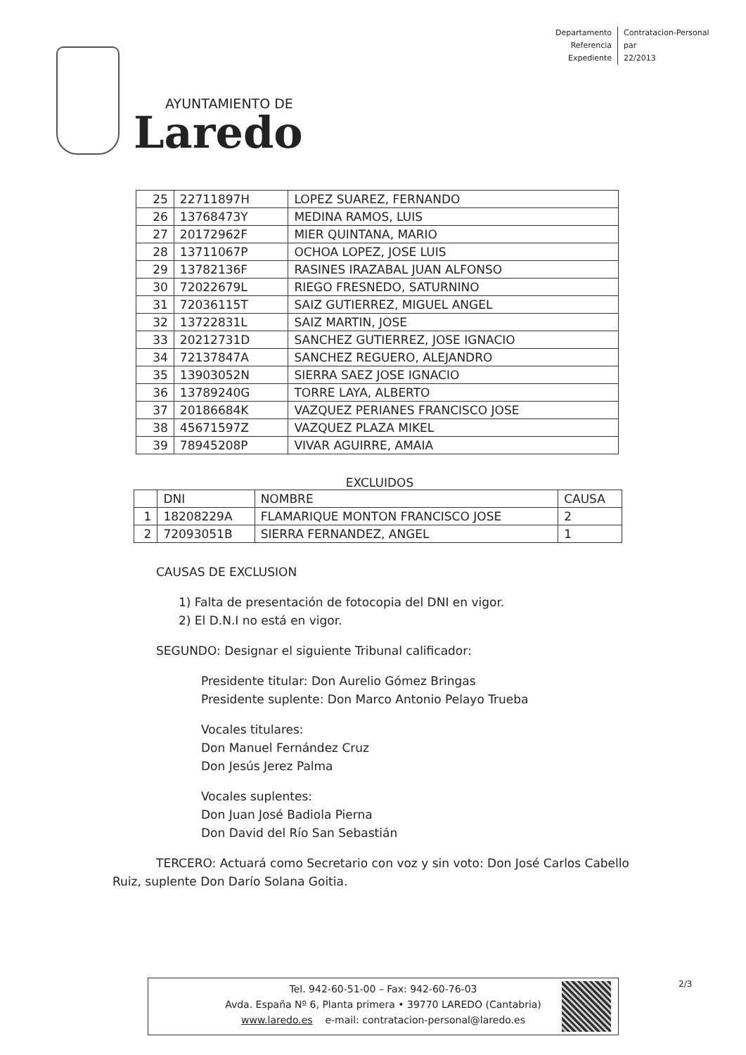Departamento
Referencia
Expediente
Contratacion-Personal
par
22/2013
AYUNTAMIENTO DE
Laredo
| 25 | 22711897H | LOPEZ SUAREZ, FERNANDO |
| 26 | 13768473Y | MEDINA RAMOS, LUIS |
| 27 | 20172962F | MIER QUINTANA, MARIO |
| 28 | 13711067P | OCHOA LOPEZ, JOSE LUIS |
| 29 | 13782136F | RASINES IRAZABAL JUAN ALFONSO |
| 30 | 72022679L | RIEGO FRESNEDO, SATURNINO |
| 31 | 72036115T | SAIZ GUTIERREZ, MIGUEL ANGEL |
| 32 | 13722831L | SAIZ MARTIN, JOSE |
| 33 | 20212731D | SANCHEZ GUTIERREZ, JOSE IGNACIO |
| 34 | 72137847A | SANCHEZ REGUERO, ALEJANDRO |
| 35 | 13903052N | SIERRA SAEZ JOSE IGNACIO |
| 36 | 13789240G | TORRE LAYA, ALBERTO |
| 37 | 20186684K | VAZQUEZ PERIANES FRANCISCO JOSE |
| 38 | 45671597Z | VAZQUEZ PLAZA MIKEL |
| 39 | 78945208P | VIVAR AGUIRRE, AMAIA |
EXCLUIDOS
| | DNI | NOMBRE | CAUSA |
| --- | --- | --- | --- |
| 1 | 18208229A | FLAMARIQUE MONTON FRANCISCO JOSE | 2 |
| 2 | 72093051B | SIERRA FERNANDEZ, ANGEL | 1 |
CAUSAS DE EXCLUSION
1) Falta de presentación de fotocopia del DNI en vigor.
2) El D.N.I no está en vigor.
SEGUNDO: Designar el siguiente Tribunal calificador:
Presidente titular: Don Aurelio Gómez Bringas
Presidente suplente: Don Marco Antonio Pelayo Trueba
Vocales titulares:
Don Manuel Fernández Cruz
Don Jesús Jerez Palma
Vocales suplentes:
Don Juan José Badiola Pierna
Don David del Río San Sebastián
TERCERO: Actuará como Secretario con voz y sin voto: Don José Carlos Cabello Ruiz, suplente Don Darío Solana Goitia.
Tel. 942-60-51-00 – Fax: 942-60-76-03
Avda. España Nº 6, Planta primera • 39770 LAREDO (Cantabria)
www.laredo.es e-mail: contratacion-personal@laredo.es
2/3